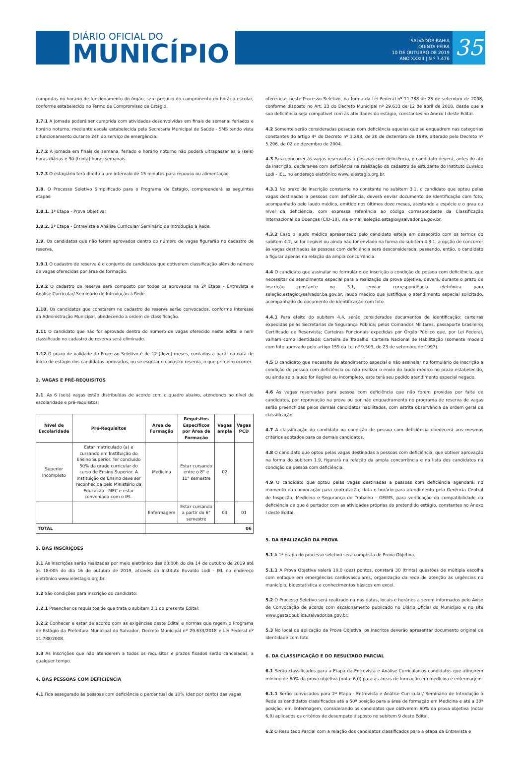DIÁRIO OFICIAL DO
MUNICÍPIO
SALVADOR-BAHIA
QUINTA-FEIRA
10 DE OUTUBRO DE 2019
ANO XXXIII | N º 7.476
35
cumpridas no horário de funcionamento do órgão, sem prejuízo do cumprimento do horário escolar, conforme estabelecido no Termo de Compromisso de Estágio.
1.7.1 A jornada poderá ser cumprida com atividades desenvolvidas em finais de semana, feriados e horário noturno, mediante escala estabelecida pela Secretaria Municipal de Saúde - SMS tendo vista o funcionamento durante 24h do serviço de emergência.
1.7.2 A jornada em finais de semana, feriado e horário noturno não poderá ultrapassar as 6 (seis) horas diárias e 30 (trinta) horas semanais.
1.7.3 O estagiário terá direito a um intervalo de 15 minutos para repouso ou alimentação.
1.8. O Processo Seletivo Simplificado para o Programa de Estágio, compreenderá as seguintes etapas:
1.8.1. 1ª Etapa - Prova Objetiva;
1.8.2. 2ª Etapa - Entrevista e Análise Curricular/ Seminário de Introdução à Rede.
1.9. Os candidatos que não forem aprovados dentro do número de vagas figurarão no cadastro de reserva.
1.9.1 O cadastro de reserva é o conjunto de candidatos que obtiverem classificação além do número de vagas oferecidas por área de formação.
1.9.2 O cadastro de reserva será composto por todos os aprovados na 2ª Etapa - Entrevista e Análise Curricular/ Seminário de Introdução à Rede.
1.10. Os candidatos que constarem no cadastro de reserva serão convocados, conforme interesse da Administração Municipal, obedecendo a ordem de classificação.
1.11 O candidato que não for aprovado dentro do número de vagas oferecido neste edital e nem classificado no cadastro de reserva será eliminado.
1.12 O prazo de validade do Processo Seletivo é de 12 (doze) meses, contados a partir da data de início de estágio dos candidatos aprovados, ou se esgotar o cadastro reserva, o que primeiro ocorrer.
2. VAGAS E PRÉ-REQUISITOS
2.1. As 6 (seis) vagas estão distribuídas de acordo com o quadro abaixo, atendendo ao nível de escolaridade e pré-requisitos:
| Nível de Escolaridade | Pré-Requisitos | Área de Formação | Requisitos Específicos por Área de Formação | Vagas ampla | Vagas PCD |
| --- | --- | --- | --- | --- | --- |
| Superior Incompleto | Estar matriculado (a) e cursando em Instituição do Ensino Superior. Ter concluído 50% da grade curricular do curso de Ensino Superior. A Instituição de Ensino deve ser reconhecida pelo Ministério da Educação - MEC e estar conveniada com o IEL. | Medicina | Estar cursando entre o 8° e 11° semestre | 02 | |
| | | Enfermagem | Estar cursando a partir do 6° semestre | 03 | 01 |
| TOTAL | | 06 | | | |
3. DAS INSCRIÇÕES
3.1 As inscrições serão realizadas por meio eletrônico das 08:00h do dia 14 de outubro de 2019 até às 18:00h do dia 16 de outubro de 2019, através do Instituto Euvaldo Lodi - IEL no endereço eletrônico www.ielestagio.org.br.
3.2 São condições para inscrição do candidato:
3.2.1 Preencher os requisitos de que trata o subitem 2.1 do presente Edital;
3.2.2 Conhecer e estar de acordo com as exigências deste Edital e normas que regem o Programa de Estágio da Prefeitura Municipal do Salvador, Decreto Municipal nº 29.633/2018 e Lei Federal nº 11.788/2008.
3.3 As inscrições que não atenderem a todos os requisitos e prazos fixados serão canceladas, a qualquer tempo.
4. DAS PESSOAS COM DEFICIÊNCIA
4.1 Fica assegurado às pessoas com deficiência o percentual de 10% (dez por cento) das vagas
oferecidas neste Processo Seletivo, na forma da Lei Federal nº 11.788 de 25 de setembro de 2008, conforme disposto no Art. 23 do Decreto Municipal nº 29.633 de 12 de abril de 2018, desde que a sua deficiência seja compatível com as atividades do estágio, constantes no Anexo I deste Edital.
4.2 Somente serão consideradas pessoas com deficiência aquelas que se enquadrem nas categorias constantes do artigo 4º do Decreto nº 3.298, de 20 de dezembro de 1999, alterado pelo Decreto nº 5.296, de 02 de dezembro de 2004.
4.3 Para concorrer às vagas reservadas a pessoas com deficiência, o candidato deverá, antes do ato da inscrição, declarar-se com deficiência na realização do cadastro de estudante do Instituto Euvaldo Lodi - IEL, no endereço eletrônico www.ielestagio.org.br.
4.3.1 No prazo de inscrição constante no constante no subitem 3.1, o candidato que optou pelas vagas destinadas a pessoas com deficiência, deverá enviar documento de identificação com foto, acompanhado pelo laudo médico, emitido nos últimos doze meses, atestando a espécie e o grau ou nível da deficiência, com expressa referência ao código correspondente da Classificação Internacional de Doenças (CID-10), via e-mail seleção.estagio@salvador.ba.gov.br.
4.3.2 Caso o laudo médico apresentado pelo candidato esteja em desacordo com os termos do subitem 4.2, se for ilegível ou ainda não for enviado na forma do subitem 4.3.1, a opção de concorrer às vagas destinadas às pessoas com deficiência será desconsiderada, passando, então, o candidato a figurar apenas na relação da ampla concorrência.
4.4 O candidato que assinalar no formulário de inscrição a condição de pessoa com deficiência, que necessitar de atendimento especial para a realização da prova objetiva, deverá, durante o prazo de inscrição constante no 3.1, enviar correspondência eletrônica para seleção.estagio@salvador.ba.gov.br, laudo médico que justifique o atendimento especial solicitado, acompanhado do documento de identificação com foto.
4.4.1 Para efeito do subitem 4.4, serão considerados documentos de identificação: carteiras expedidas pelas Secretarias de Segurança Pública; pelos Comandos Militares, passaporte brasileiro; Certificado de Reservista; Carteiras Funcionais expedidas por Órgão Público que, por Lei Federal, valham como identidade; Carteira de Trabalho, Carteira Nacional de Habilitação (somente modelo com foto aprovado pelo artigo 159 da Lei nº 9.503, de 23 de setembro de 1997).
4.5 O candidato que necessite de atendimento especial e não assinalar no formulário de inscrição a condição de pessoa com deficiência ou não realizar o envio do laudo médico no prazo estabelecido, ou ainda se o laudo for ilegível ou incompleto, este terá seu pedido atendimento especial negado.
4.6 As vagas reservadas para pessoa com deficiência que não forem providas por falta de candidatos, por reprovação na prova ou por não enquadramento no programa de reserva de vagas serão preenchidas pelos demais candidatos habilitados, com estrita observância da ordem geral de classificação.
4.7 A classificação do candidato na condição de pessoa com deficiência obedecerá aos mesmos critérios adotados para os demais candidatos.
4.8 O candidato que optou pelas vagas destinadas a pessoas com deficiência, que obtiver aprovação na forma do subitem 1.9, figurará na relação da ampla concorrência e na lista dos candidatos na condição de pessoa com deficiência.
4.9 O candidato que optou pelas vagas destinadas a pessoas com deficiência agendará, no momento da convocação para contratação, data e horário para atendimento pela Gerência Central de Inspeção, Medicina e Segurança do Trabalho - GEIMS, para verificação da compatibilidade da deficiência de que é portador com as atividades próprias do pretendido estágio, constantes no Anexo I deste Edital.
5. DA REALIZAÇÃO DA PROVA
5.1 A 1ª etapa do processo seletivo será composta de Prova Objetiva.
5.1.1 A Prova Objetiva valerá 10,0 (dez) pontos, constará 30 (trinta) questões de múltipla escolha com enfoque em emergências cardiovasculares, organização da rede de atenção às urgências no município, bioestatística e conhecimentos básicos em excel.
5.2 O Processo Seletivo será realizado na nas datas, locais e horários a serem informados pelo Aviso de Convocação de acordo com escalonamento publicado no Diário Oficial do Município e no site www.gestaopublica.salvador.ba.gov.br.
5.3 No local de aplicação da Prova Objetiva, os inscritos deverão apresentar documento original de identidade com foto.
6. DA CLASSIFICAÇÃO E DO RESULTADO PARCIAL
6.1 Serão classificados para a Etapa da Entrevista e Análise Curricular os candidatos que atingirem mínimo de 60% da prova objetiva (nota: 6,0) para as áreas de formação em medicina e enfermagem.
6.1.1 Serão convocados para 2ª Etapa - Entrevista e Análise Curricular/ Seminário de Introdução à Rede os candidatos classificados até a 50ª posição para a área de formação em Medicina e até a 30ª posição, em Enfermagem, considerando os candidatos que obtiverem 60% da prova objetiva (nota: 6,0) aplicados os critérios de desempate disposto no subitem 9 deste Edital.
6.2 O Resultado Parcial com a relação dos candidatos classificados para a etapa da Entrevista e